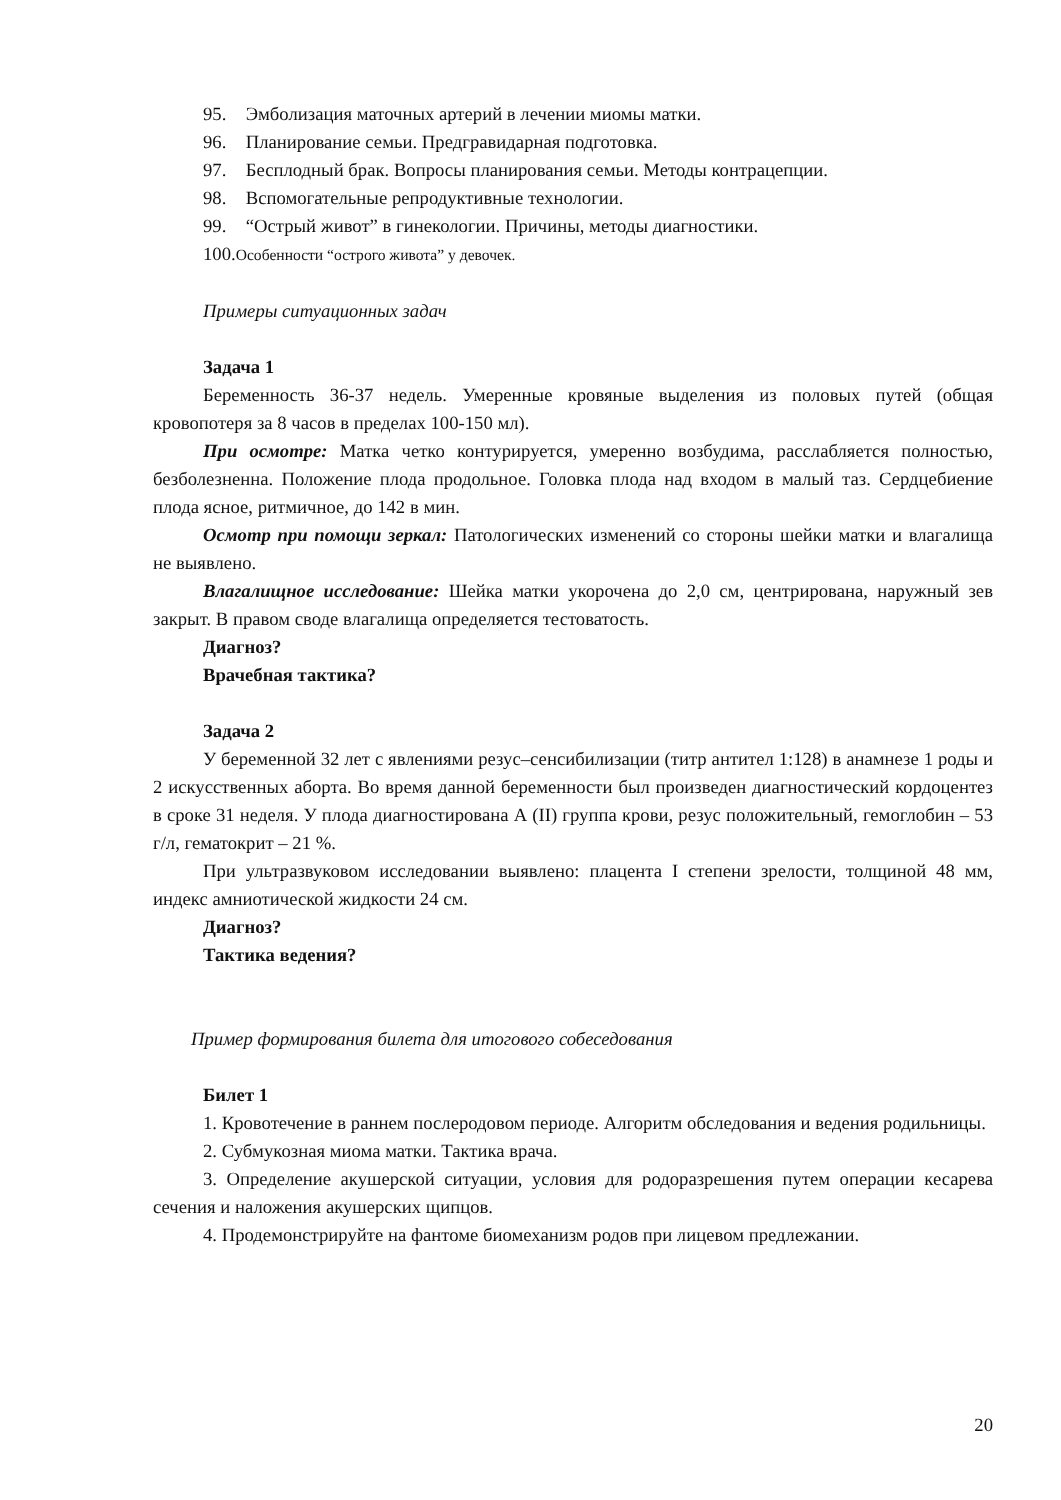95. Эмболизация маточных артерий в лечении миомы матки.
96. Планирование семьи. Предгравидарная подготовка.
97. Бесплодный брак. Вопросы планирования семьи. Методы контрацепции.
98. Вспомогательные репродуктивные технологии.
99. “Острый живот” в гинекологии. Причины, методы диагностики.
100.Особенности “острого живота” у девочек.
Примеры ситуационных задач
Задача 1
Беременность 36-37 недель. Умеренные кровяные выделения из половых путей (общая кровопотеря за 8 часов в пределах 100-150 мл).
При осмотре: Матка четко контурируется, умеренно возбудима, расслабляется полностью, безболезненна. Положение плода продольное. Головка плода над входом в малый таз. Сердцебиение плода ясное, ритмичное, до 142 в мин.
Осмотр при помощи зеркал: Патологических изменений со стороны шейки матки и влагалища не выявлено.
Влагалищное исследование: Шейка матки укорочена до 2,0 см, центрирована, наружный зев закрыт. В правом своде влагалища определяется тестоватость.
Диагноз?
Врачебная тактика?
Задача 2
У беременной 32 лет с явлениями резус–сенсибилизации (титр антител 1:128) в анамнезе 1 роды и 2 искусственных аборта. Во время данной беременности был произведен диагностический кордоцентез в сроке 31 неделя. У плода диагностирована А (II) группа крови, резус положительный, гемоглобин – 53 г/л, гематокрит – 21 %.
При ультразвуковом исследовании выявлено: плацента I степени зрелости, толщиной 48 мм, индекс амниотической жидкости 24 см.
Диагноз?
Тактика ведения?
Пример формирования билета для итогового собеседования
Билет 1
1. Кровотечение в раннем послеродовом периоде. Алгоритм обследования и ведения родильницы.
2. Субмукозная миома матки. Тактика врача.
3. Определение акушерской ситуации, условия для родоразрешения путем операции кесарева сечения и наложения акушерских щипцов.
4. Продемонстрируйте на фантоме биомеханизм родов при лицевом предлежании.
20